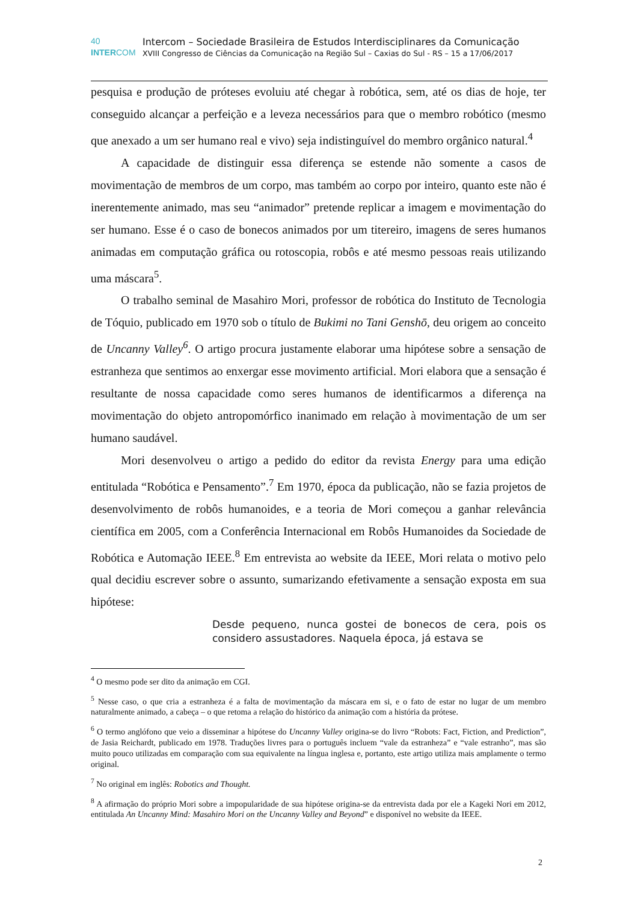40 Intercom – Sociedade Brasileira de Estudos Interdisciplinares da Comunicação
INTERCOM XVIII Congresso de Ciências da Comunicação na Região Sul – Caxias do Sul - RS – 15 a 17/06/2017
pesquisa e produção de próteses evoluiu até chegar à robótica, sem, até os dias de hoje, ter conseguido alcançar a perfeição e a leveza necessários para que o membro robótico (mesmo que anexado a um ser humano real e vivo) seja indistinguível do membro orgânico natural.<sup>4</sup>
A capacidade de distinguir essa diferença se estende não somente a casos de movimentação de membros de um corpo, mas também ao corpo por inteiro, quanto este não é inerentemente animado, mas seu “animador” pretende replicar a imagem e movimentação do ser humano. Esse é o caso de bonecos animados por um titereiro, imagens de seres humanos animadas em computação gráfica ou rotoscopia, robôs e até mesmo pessoas reais utilizando uma máscara<sup>5</sup>.
O trabalho seminal de Masahiro Mori, professor de robótica do Instituto de Tecnologia de Tóquio, publicado em 1970 sob o título de Bukimi no Tani Genshō, deu origem ao conceito de Uncanny Valley<sup>6</sup>. O artigo procura justamente elaborar uma hipótese sobre a sensação de estranheza que sentimos ao enxergar esse movimento artificial. Mori elabora que a sensação é resultante de nossa capacidade como seres humanos de identificarmos a diferença na movimentação do objeto antropomórfico inanimado em relação à movimentação de um ser humano saudável.
Mori desenvolveu o artigo a pedido do editor da revista Energy para uma edição entitulada “Robótica e Pensamento”.<sup>7</sup> Em 1970, época da publicação, não se fazia projetos de desenvolvimento de robôs humanoides, e a teoria de Mori começou a ganhar relevância científica em 2005, com a Conferência Internacional em Robôs Humanoides da Sociedade de Robótica e Automação IEEE.<sup>8</sup> Em entrevista ao website da IEEE, Mori relata o motivo pelo qual decidiu escrever sobre o assunto, sumarizando efetivamente a sensação exposta em sua hipótese:
Desde pequeno, nunca gostei de bonecos de cera, pois os considero assustadores. Naquela época, já estava se
<sup>4</sup> O mesmo pode ser dito da animação em CGI.
<sup>5</sup> Nesse caso, o que cria a estranheza é a falta de movimentação da máscara em si, e o fato de estar no lugar de um membro naturalmente animado, a cabeça – o que retoma a relação do histórico da animação com a história da prótese.
<sup>6</sup> O termo anglófono que veio a disseminar a hipótese do Uncanny Valley origina-se do livro “Robots: Fact, Fiction, and Prediction”, de Jasia Reichardt, publicado em 1978. Traduções livres para o português incluem “vale da estranheza” e “vale estranho”, mas são muito pouco utilizadas em comparação com sua equivalente na língua inglesa e, portanto, este artigo utiliza mais amplamente o termo original.
<sup>7</sup> No original em inglês: Robotics and Thought.
<sup>8</sup> A afirmação do próprio Mori sobre a impopularidade de sua hipótese origina-se da entrevista dada por ele a Kageki Nori em 2012, entitulada An Uncanny Mind: Masahiro Mori on the Uncanny Valley and Beyond” e disponível no website da IEEE.
2